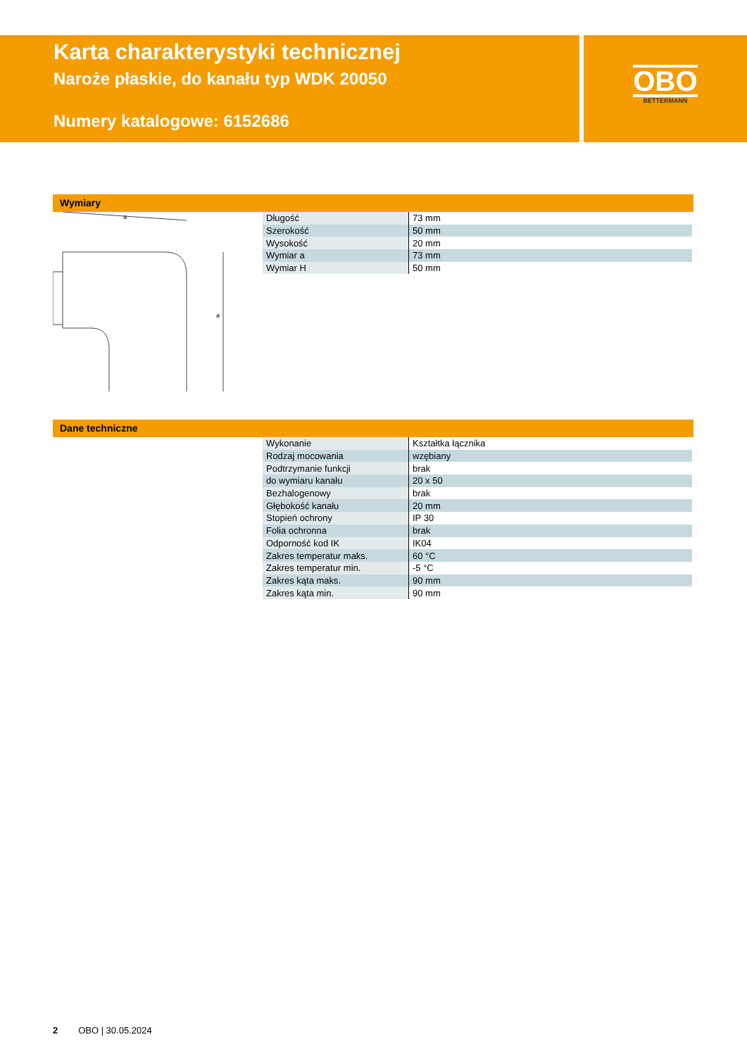Karta charakterystyki technicznej
Naroże płaskie, do kanału typ WDK 20050
Numery katalogowe: 6152686
OBO
BETTERMANN
Wymiary
a
a
| Długość | 73 mm |
| Szerokość | 50 mm |
| Wysokość | 20 mm |
| Wymiar a | 73 mm |
| Wymiar H | 50 mm |
Dane techniczne
| Wykonanie | Kształtka łącznika |
| Rodzaj mocowania | wzębiany |
| Podtrzymanie funkcji | brak |
| do wymiaru kanału | 20 x 50 |
| Bezhalogenowy | brak |
| Głębokość kanału | 20 mm |
| Stopień ochrony | IP 30 |
| Folia ochronna | brak |
| Odporność kod IK | IK04 |
| Zakres temperatur maks. | 60 °C |
| Zakres temperatur min. | -5 °C |
| Zakres kąta maks. | 90 mm |
| Zakres kąta min. | 90 mm |
2 OBO | 30.05.2024